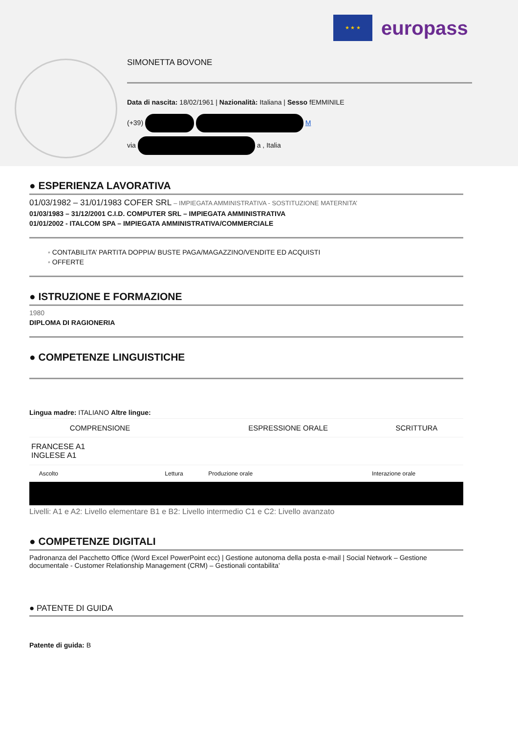★ ★ ★
europass
SIMONETTA BOVONE
Data di nascita: 18/02/1961 | Nazionalità: Italiana | Sesso fEMMINILE
(+39) M
via a , Italia
● ESPERIENZA LAVORATIVA
01/03/1982 – 31/01/1983 COFER SRL – IMPIEGATA AMMINISTRATIVA - SOSTITUZIONE MATERNITA’
01/03/1983 – 31/12/2001 C.I.D. COMPUTER SRL – IMPIEGATA AMMINISTRATIVA
01/01/2002 - ITALCOM SPA – IMPIEGATA AMMINISTRATIVA/COMMERCIALE
◦ CONTABILITA’ PARTITA DOPPIA/ BUSTE PAGA/MAGAZZINO/VENDITE ED ACQUISTI
◦ OFFERTE
● ISTRUZIONE E FORMAZIONE
1980
DIPLOMA DI RAGIONERIA
● COMPETENZE LINGUISTICHE
Lingua madre: ITALIANO Altre lingue:
| | COMPRENSIONE | | ESPRESSIONE ORALE | SCRITTURA |
| --- | --- | --- | --- | --- |
| FRANCESE A1 INGLESE A1 | | | | |
| | Ascolto | Lettura | Produzione orale | Interazione orale |
Livelli: A1 e A2: Livello elementare B1 e B2: Livello intermedio C1 e C2: Livello avanzato
● COMPETENZE DIGITALI
Padronanza del Pacchetto Office (Word Excel PowerPoint ecc) | Gestione autonoma della posta e-mail | Social Network – Gestione documentale - Customer Relationship Management (CRM) – Gestionali contabilita’
● PATENTE DI GUIDA
Patente di guida: B